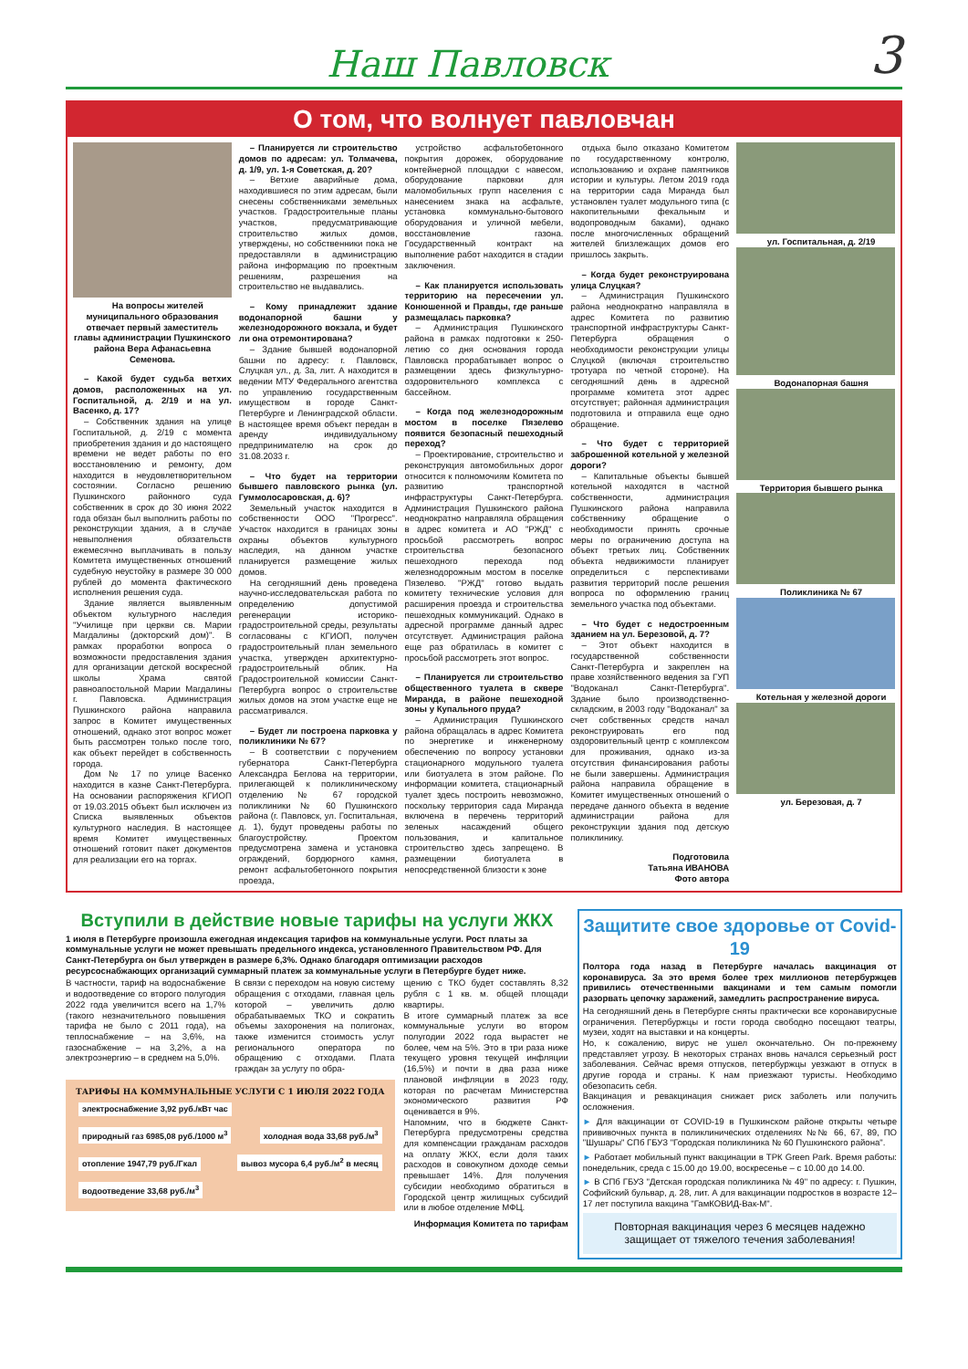Наш Павловск
3
О том, что волнует павловчан
На вопросы жителей муниципального образования отвечает первый заместитель главы администрации Пушкинского района Вера Афанасьевна Семенова.
– Какой будет судьба ветхих домов, расположенных на ул. Госпитальной, д. 2/19 и на ул. Васенко, д. 17?
– Собственник здания на улице Госпитальной, д. 2/19 с момента приобретения здания и до настоящего времени не ведет работы по его восстановлению и ремонту, дом находится в неудовлетворительном состоянии. Согласно решению Пушкинского районного суда собственник в срок до 30 июня 2022 года обязан был выполнить работы по реконструкции здания, а в случае невыполнения обязательств ежемесячно выплачивать в пользу Комитета имущественных отношений судебную неустойку в размере 30 000 рублей до момента фактического исполнения решения суда.
Здание является выявленным объектом культурного наследия "Училище при церкви св. Марии Магдалины (докторский дом)". В рамках проработки вопроса о возможности предоставления здания для организации детской воскресной школы Храма святой равноапостольной Марии Магдалины г. Павловска. Администрация Пушкинского района направила запрос в Комитет имущественных отношений, однако этот вопрос может быть рассмотрен только после того, как объект перейдет в собственность города.
Дом № 17 по улице Васенко находится в казне Санкт-Петербурга. На основании распоряжения КГИОП от 19.03.2015 объект был исключен из Списка выявленных объектов культурного наследия. В настоящее время Комитет имущественных отношений готовит пакет документов для реализации его на торгах.
– Планируется ли строительство домов по адресам: ул. Толмачева, д. 1/9, ул. 1-я Советская, д. 20?
– Ветхие аварийные дома, находившиеся по этим адресам, были снесены собственниками земельных участков. Градостроительные планы участков, предусматривающие строительство жилых домов, утверждены, но собственники пока не предоставляли в администрацию района информацию по проектным решениям, разрешения на строительство не выдавались.
– Кому принадлежит здание водонапорной башни у железнодорожного вокзала, и будет ли она отремонтирована?
– Здание бывшей водонапорной башни по адресу: г. Павловск, Слуцкая ул., д. 3а, лит. А находится в ведении МТУ Федерального агентства по управлению государственным имуществом в городе Санкт-Петербурге и Ленинградской области. В настоящее время объект передан в аренду индивидуальному предпринимателю на срок до 31.08.2033 г.
– Что будет на территории бывшего павловского рынка (ул. Гуммолосаровская, д. 6)?
Земельный участок находится в собственности ООО "Прогресс". Участок находится в границах зоны охраны объектов культурного наследия, на данном участке планируется размещение жилых домов.
На сегодняшний день проведена научно-исследовательская работа по определению допустимой регенерации историко-градостроительной среды, результаты согласованы с КГИОП, получен градостроительный план земельного участка, утвержден архитектурно-градостроительный облик. На Градостроительной комиссии Санкт-Петербурга вопрос о строительстве жилых домов на этом участке еще не рассматривался.
– Будет ли построена парковка у поликлиники № 67?
– В соответствии с поручением губернатора Санкт-Петербурга Александра Беглова на территории, прилегающей к поликлиническому отделению № 67 городской поликлиники № 60 Пушкинского района (г. Павловск, ул. Госпитальная, д. 1), будут проведены работы по благоустройству. Проектом предусмотрена замена и установка ограждений, бордюрного камня, ремонт асфальтобетонного покрытия проезда,
устройство асфальтобетонного покрытия дорожек, оборудование контейнерной площадки с навесом, оборудование парковки для маломобильных групп населения с нанесением знака на асфальте, установка коммунально-бытового оборудования и уличной мебели, восстановление газона. Государственный контракт на выполнение работ находится в стадии заключения.
– Как планируется использовать территорию на пересечении ул. Конюшенной и Правды, где раньше размещалась парковка?
– Администрация Пушкинского района в рамках подготовки к 250-летию со дня основания города Павловска прорабатывает вопрос о размещении здесь физкультурно-оздоровительного комплекса с бассейном.
– Когда под железнодорожным мостом в поселке Пязелево появится безопасный пешеходный переход?
– Проектирование, строительство и реконструкция автомобильных дорог относится к полномочиям Комитета по развитию транспортной инфраструктуры Санкт-Петербурга. Администрация Пушкинского района неоднократно направляла обращения в адрес комитета и АО "РЖД" с просьбой рассмотреть вопрос строительства безопасного пешеходного перехода под железнодорожным мостом в поселке Пязелево. "РЖД" готово выдать комитету технические условия для расширения проезда и строительства пешеходных коммуникаций. Однако в адресной программе данный адрес отсутствует. Администрация района еще раз обратилась в комитет с просьбой рассмотреть этот вопрос.
– Планируется ли строительство общественного туалета в сквере Миранда, в районе пешеходной зоны у Купального пруда?
– Администрация Пушкинского района обращалась в адрес Комитета по энергетике и инженерному обеспечению по вопросу установки стационарного модульного туалета или биотуалета в этом районе. По информации комитета, стационарный туалет здесь построить невозможно, поскольку территория сада Миранда включена в перечень территорий зеленых насаждений общего пользования, и капитальное строительство здесь запрещено. В размещении биотуалета в непосредственной близости к зоне
отдыха было отказано Комитетом по государственному контролю, использованию и охране памятников истории и культуры. Летом 2019 года на территории сада Миранда был установлен туалет модульного типа (с накопительными фекальным и водопроводным баками), однако после многочисленных обращений жителей близлежащих домов его пришлось закрыть.
– Когда будет реконструирована улица Слуцкая?
– Администрация Пушкинского района неоднократно направляла в адрес Комитета по развитию транспортной инфраструктуры Санкт-Петербурга обращения о необходимости реконструкции улицы Слуцкой (включая строительство тротуара по четной стороне). На сегодняшний день в адресной программе комитета этот адрес отсутствует; районная администрация подготовила и отправила еще одно обращение.
– Что будет с территорией заброшенной котельной у железной дороги?
– Капитальные объекты бывшей котельной находятся в частной собственности, администрация Пушкинского района направила собственнику обращение о необходимости принять срочные меры по ограничению доступа на объект третьих лиц. Собственник объекта недвижимости планирует определиться с перспективами развития территорий после решения вопроса по оформлению границ земельного участка под объектами.
– Что будет с недостроенным зданием на ул. Березовой, д. 7?
– Этот объект находится в государственной собственности Санкт-Петербурга и закреплен на праве хозяйственного ведения за ГУП "Водоканал Санкт-Петербурга". Здание было производственно-складским, в 2003 году "Водоканал" за счет собственных средств начал реконструировать его под оздоровительный центр с комплексом для проживания, однако из-за отсутствия финансирования работы не были завершены. Администрация района направила обращение в Комитет имущественных отношений о передаче данного объекта в ведение администрации района для реконструкции здания под детскую поликлинику.
Подготовила
Татьяна ИВАНОВА
Фото автора
ул. Госпитальная, д. 2/19
Водонапорная башня
Территория бывшего рынка
Поликлиника № 67
Котельная у железной дороги
ул. Березовая, д. 7
Вступили в действие новые тарифы на услуги ЖКХ
1 июля в Петербурге произошла ежегодная индексация тарифов на коммунальные услуги. Рост платы за коммунальные услуги не может превышать предельного индекса, установленного Правительством РФ. Для Санкт-Петербурга он был утвержден в размере 6,3%. Однако благодаря оптимизации расходов ресурсоснабжающих организаций суммарный платеж за коммунальные услуги в Петербурге будет ниже.
В частности, тариф на водоснабжение и водоотведение со второго полугодия 2022 года увеличится всего на 1,7% (такого незначительного повышения тарифа не было с 2011 года), на теплоснабжение – на 3,6%, на газоснабжение – на 3,2%, а на электроэнергию – в среднем на 5,0%.
В связи с переходом на новую систему обращения с отходами, главная цель которой – увеличить долю обрабатываемых ТКО и сократить объемы захоронения на полигонах, также изменится стоимость услуг регионального оператора по обращению с отходами. Плата граждан за услугу по обра-
ТАРИФЫ НА КОММУНАЛЬНЫЕ УСЛУГИ С 1 ИЮЛЯ 2022 ГОДА
электроснабжение 3,92 руб./кВт час природный газ 6985,08 руб./1000 м<sup>3</sup> холодная вода 33,68 руб./м<sup>3</sup> отопление 1947,79 руб./Гкал вывоз мусора 6,4 руб./м<sup>2</sup> в месяц водоотведение 33,68 руб./м<sup>3</sup>
щению с ТКО будет составлять 8,32 рубля с 1 кв. м. общей площади квартиры.
В итоге суммарный платеж за все коммунальные услуги во втором полугодии 2022 года вырастет не более, чем на 5%. Это в три раза ниже текущего уровня текущей инфляции (16,5%) и почти в два раза ниже плановой инфляции в 2023 году, которая по расчетам Министерства экономического развития РФ оценивается в 9%.
Напомним, что в бюджете Санкт-Петербурга предусмотрены средства для компенсации гражданам расходов на оплату ЖКХ, если доля таких расходов в совокупном доходе семьи превышает 14%. Для получения субсидии необходимо обратиться в Городской центр жилищных субсидий или в любое отделение МФЦ.
Информация Комитета по тарифам
Защитите свое здоровье от Covid-19
Полтора года назад в Петербурге началась вакцинация от коронавируса. За это время более трех миллионов петербуржцев привились отечественными вакцинами и тем самым помогли разорвать цепочку заражений, замедлить распространение вируса.
На сегодняшний день в Петербурге сняты практически все коронавирусные ограничения. Петербуржцы и гости города свободно посещают театры, музеи, ходят на выставки и на концерты.
Но, к сожалению, вирус не ушел окончательно. Он по-прежнему представляет угрозу. В некоторых странах вновь начался серьезный рост заболевания. Сейчас время отпусков, петербуржцы уезжают в отпуск в другие города и страны. К нам приезжают туристы. Необходимо обезопасить себя.
Вакцинация и ревакцинация снижает риск заболеть или получить осложнения.
► Для вакцинации от COVID-19 в Пушкинском районе открыты четыре прививочных пункта в поликлинических отделениях №№ 66, 67, 89, ПО "Шушары" СПб ГБУЗ "Городская поликлиника № 60 Пушкинского района".
► Работает мобильный пункт вакцинации в ТРК Green Park. Время работы: понедельник, среда с 15.00 до 19.00, воскресенье – с 10.00 до 14.00.
► В СПб ГБУЗ "Детская городская поликлиника № 49" по адресу: г. Пушкин, Софийский бульвар, д. 28, лит. А для вакцинации подростков в возрасте 12–17 лет поступила вакцина "ГамКОВИД-Вак-М".
Повторная вакцинация через 6 месяцев надежно защищает от тяжелого течения заболевания!